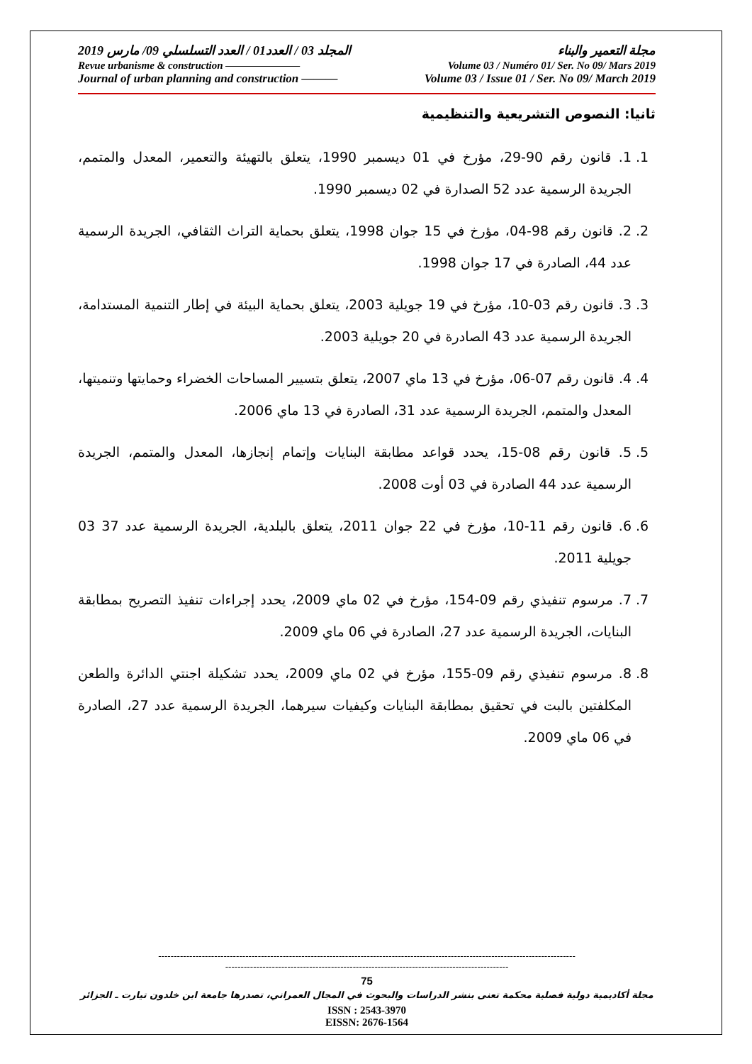مجلة التعمير والبناء المجلد 03 / العدد01 / العدد التسلسلي 09/ مارس 2019
Revue urbanisme & construction ——————— Volume 03 / Numéro 01/ Ser. No 09/ Mars 2019
Journal of urban planning and construction ——— Volume 03 / Issue 01 / Ser. No 09/ March 2019
ثانيا: النصوص التشريعية والتنظيمية
1. 1. قانون رقم 90-29، مؤرخ في 01 ديسمبر 1990، يتعلق بالتهيئة والتعمير، المعدل والمتمم، الجريدة الرسمية عدد 52 الصدارة في 02 ديسمبر 1990.
2. 2. قانون رقم 98-04، مؤرخ في 15 جوان 1998، يتعلق بحماية التراث الثقافي، الجريدة الرسمية عدد 44، الصادرة في 17 جوان 1998.
3. 3. قانون رقم 03-10، مؤرخ في 19 جويلية 2003، يتعلق بحماية البيئة في إطار التنمية المستدامة، الجريدة الرسمية عدد 43 الصادرة في 20 جويلية 2003.
4. 4. قانون رقم 07-06، مؤرخ في 13 ماي 2007، يتعلق بتسيير المساحات الخضراء وحمايتها وتنميتها، المعدل والمتمم، الجريدة الرسمية عدد 31، الصادرة في 13 ماي 2006.
5. 5. قانون رقم 08-15، يحدد قواعد مطابقة البنايات وإتمام إنجازها، المعدل والمتمم، الجريدة الرسمية عدد 44 الصادرة في 03 أوت 2008.
6. 6. قانون رقم 11-10، مؤرخ في 22 جوان 2011، يتعلق بالبلدية، الجريدة الرسمية عدد 37 03 جويلية 2011.
7. 7. مرسوم تنفيذي رقم 09-154، مؤرخ في 02 ماي 2009، يحدد إجراءات تنفيذ التصريح بمطابقة البنايات، الجريدة الرسمية عدد 27، الصادرة في 06 ماي 2009.
8. 8. مرسوم تنفيذي رقم 09-155، مؤرخ في 02 ماي 2009، يحدد تشكيلة اجنتي الدائرة والطعن المكلفتين بالبت في تحقيق بمطابقة البنايات وكيفيات سيرهما، الجريدة الرسمية عدد 27، الصادرة في 06 ماي 2009.
--------------------------------------------------------------------------------------------------------------------------------------
-------------------------------------------------------------------------------------------
75
مجلة أكاديمية دولية فصلية محكمة تعنى بنشر الدراسات والبحوث في المجال العمراني، تصدرها جامعة ابن خلدون تيارت ـ الجزائر
ISSN : 2543-3970
EISSN: 2676-1564